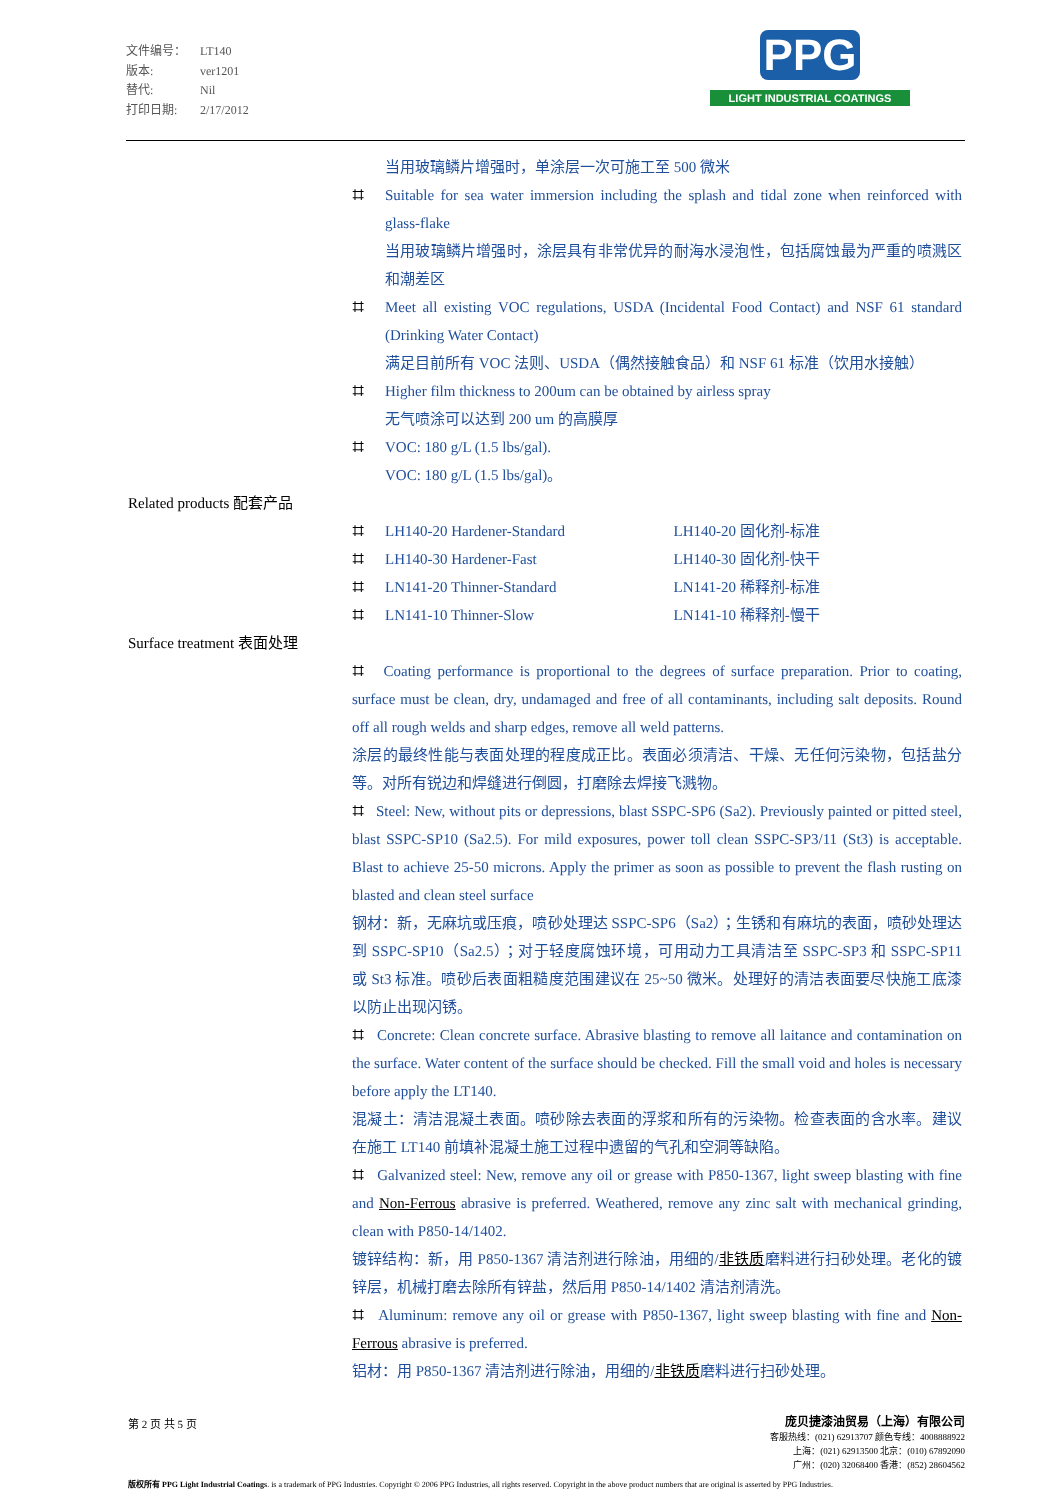文件编号： LT140
版本: ver1201
替代: Nil
打印日期: 2/17/2012
PPG
LIGHT INDUSTRIAL COATINGS
当用玻璃鳞片增强时，单涂层一次可施工至 500 微米
⌗ Suitable for sea water immersion including the splash and tidal zone when reinforced with glass-flake
当用玻璃鳞片增强时，涂层具有非常优异的耐海水浸泡性，包括腐蚀最为严重的喷溅区和潮差区
⌗ Meet all existing VOC regulations, USDA (Incidental Food Contact) and NSF 61 standard (Drinking Water Contact)
满足目前所有 VOC 法则、USDA（偶然接触食品）和 NSF 61 标准（饮用水接触）
⌗ Higher film thickness to 200um can be obtained by airless spray
无气喷涂可以达到 200 um 的高膜厚
⌗ VOC: 180 g/L (1.5 lbs/gal).
VOC: 180 g/L (1.5 lbs/gal)。
Related products 配套产品
⌗ LH140-20 Hardener-Standard LH140-20 固化剂-标准
⌗ LH140-30 Hardener-Fast LH140-30 固化剂-快干
⌗ LN141-20 Thinner-Standard LN141-20 稀释剂-标准
⌗ LN141-10 Thinner-Slow LN141-10 稀释剂-慢干
Surface treatment 表面处理
⌗ Coating performance is proportional to the degrees of surface preparation. Prior to coating, surface must be clean, dry, undamaged and free of all contaminants, including salt deposits. Round off all rough welds and sharp edges, remove all weld patterns.
涂层的最终性能与表面处理的程度成正比。表面必须清洁、干燥、无任何污染物，包括盐分等。对所有锐边和焊缝进行倒圆，打磨除去焊接飞溅物。
⌗ Steel: New, without pits or depressions, blast SSPC-SP6 (Sa2). Previously painted or pitted steel, blast SSPC-SP10 (Sa2.5). For mild exposures, power toll clean SSPC-SP3/11 (St3) is acceptable. Blast to achieve 25-50 microns. Apply the primer as soon as possible to prevent the flash rusting on blasted and clean steel surface
钢材：新，无麻坑或压痕，喷砂处理达 SSPC-SP6（Sa2）；生锈和有麻坑的表面，喷砂处理达到 SSPC-SP10（Sa2.5）；对于轻度腐蚀环境，可用动力工具清洁至 SSPC-SP3 和 SSPC-SP11 或 St3 标准。喷砂后表面粗糙度范围建议在 25~50 微米。处理好的清洁表面要尽快施工底漆以防止出现闪锈。
⌗ Concrete: Clean concrete surface. Abrasive blasting to remove all laitance and contamination on the surface. Water content of the surface should be checked. Fill the small void and holes is necessary before apply the LT140.
混凝土：清洁混凝土表面。喷砂除去表面的浮浆和所有的污染物。检查表面的含水率。建议在施工 LT140 前填补混凝土施工过程中遗留的气孔和空洞等缺陷。
⌗ Galvanized steel: New, remove any oil or grease with P850-1367, light sweep blasting with fine and Non-Ferrous abrasive is preferred. Weathered, remove any zinc salt with mechanical grinding, clean with P850-14/1402.
镀锌结构：新，用 P850-1367 清洁剂进行除油，用细的/非铁质磨料进行扫砂处理。老化的镀锌层，机械打磨去除所有锌盐，然后用 P850-14/1402 清洁剂清洗。
⌗ Aluminum: remove any oil or grease with P850-1367, light sweep blasting with fine and Non-Ferrous abrasive is preferred.
铝材：用 P850-1367 清洁剂进行除油，用细的/非铁质磨料进行扫砂处理。
第 2 页 共 5 页
庞贝捷漆油贸易（上海）有限公司
客服热线：(021) 62913707 颜色专线：4008888922
上海：(021) 62913500 北京：(010) 67892090
广州：(020) 32068400 香港：(852) 28604562
版权所有 PPG Light Industrial Coatings. is a trademark of PPG Industries. Copyright © 2006 PPG Industries, all rights reserved. Copyright in the above product numbers that are original is asserted by PPG Industries.